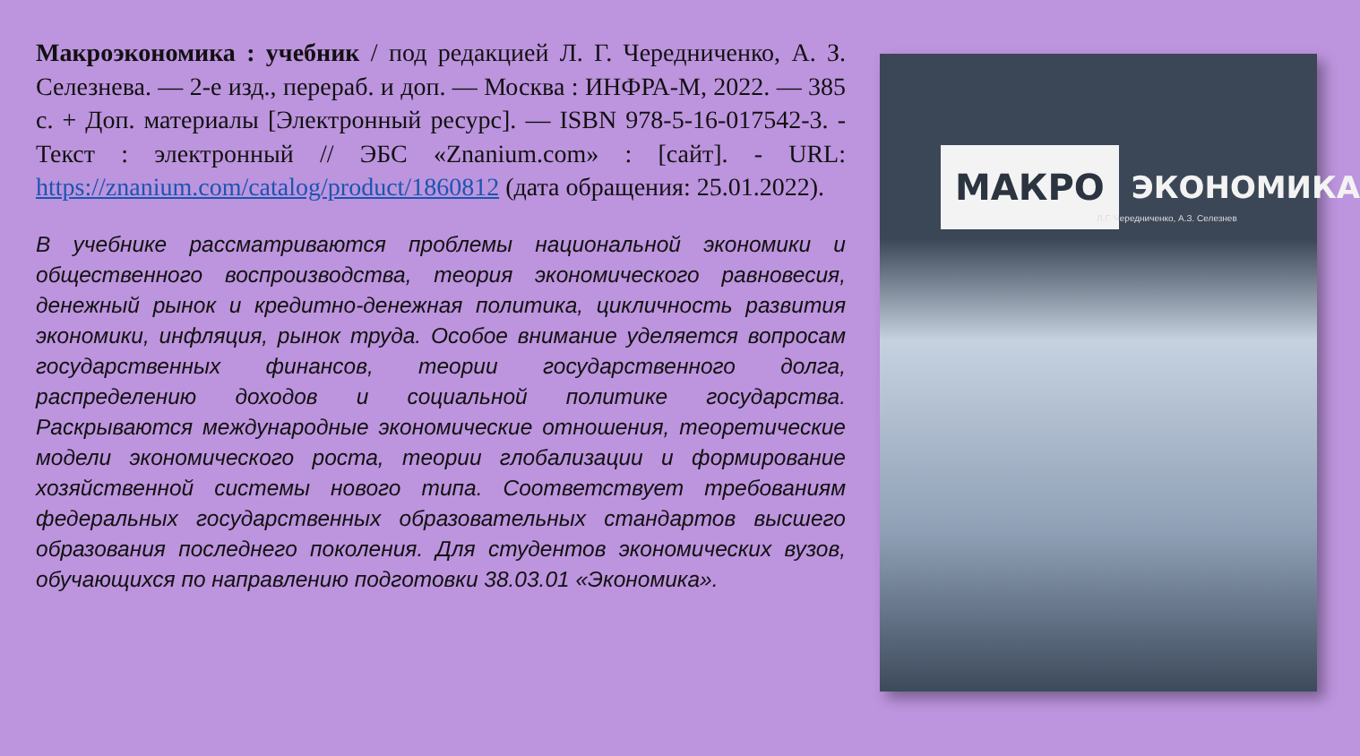Макроэкономика : учебник / под редакцией Л. Г. Чередниченко, А. З. Селезнева. — 2-е изд., перераб. и доп. — Москва : ИНФРА-М, 2022. — 385 с. + Доп. материалы [Электронный ресурс]. — ISBN 978-5-16-017542-3. - Текст : электронный // ЭБС «Znanium.com» : [сайт]. - URL: https://znanium.com/catalog/product/1860812 (дата обращения: 25.01.2022).
В учебнике рассматриваются проблемы национальной экономики и общественного воспроизводства, теория экономического равновесия, денежный рынок и кредитно-денежная политика, цикличность развития экономики, инфляция, рынок труда. Особое внимание уделяется вопросам государственных финансов, теории государственного долга, распределению доходов и социальной политике государства. Раскрываются международные экономические отношения, теоретические модели экономического роста, теории глобализации и формирование хозяйственной системы нового типа. Соответствует требованиям федеральных государственных образовательных стандартов высшего образования последнего поколения. Для студентов экономических вузов, обучающихся по направлению подготовки 38.03.01 «Экономика».
МАКРО ЭКОНОМИКА
Л.Г. Чередниченко, А.З. Селезнев